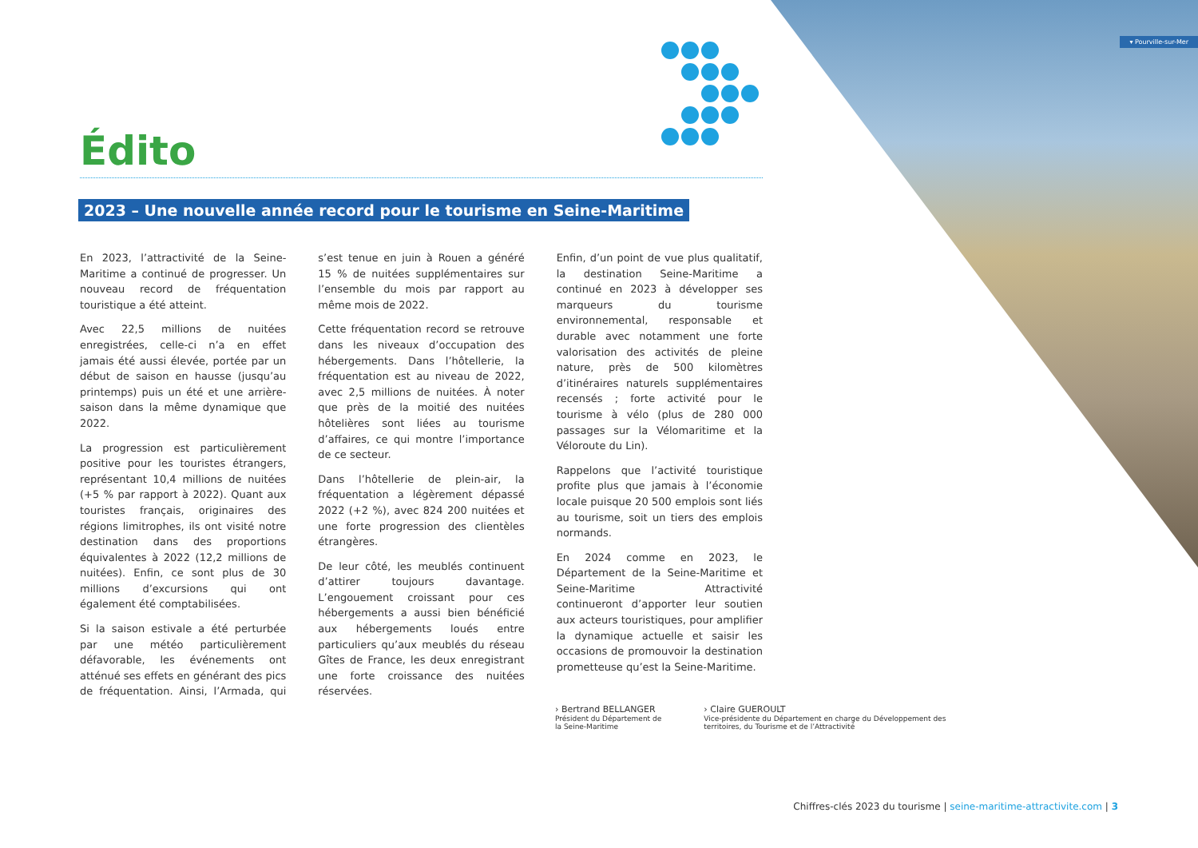▾ Pourville-sur-Mer
Édito
2023 – Une nouvelle année record pour le tourisme en Seine-Maritime
En 2023, l’attractivité de la Seine-Maritime a continué de progresser. Un nouveau record de fréquentation touristique a été atteint.
Avec 22,5 millions de nuitées enregistrées, celle-ci n’a en effet jamais été aussi élevée, portée par un début de saison en hausse (jusqu’au printemps) puis un été et une arrière-saison dans la même dynamique que 2022.
La progression est particulièrement positive pour les touristes étrangers, représentant 10,4 millions de nuitées (+5 % par rapport à 2022). Quant aux touristes français, originaires des régions limitrophes, ils ont visité notre destination dans des proportions équivalentes à 2022 (12,2 millions de nuitées). Enfin, ce sont plus de 30 millions d’excursions qui ont également été comptabilisées.
Si la saison estivale a été perturbée par une météo particulièrement défavorable, les événements ont atténué ses effets en générant des pics de fréquentation. Ainsi, l’Armada, qui s’est tenue en juin à Rouen a généré 15 % de nuitées supplémentaires sur l’ensemble du mois par rapport au même mois de 2022.
Cette fréquentation record se retrouve dans les niveaux d’occupation des hébergements. Dans l’hôtellerie, la fréquentation est au niveau de 2022, avec 2,5 millions de nuitées. À noter que près de la moitié des nuitées hôtelières sont liées au tourisme d’affaires, ce qui montre l’importance de ce secteur.
Dans l’hôtellerie de plein-air, la fréquentation a légèrement dépassé 2022 (+2 %), avec 824 200 nuitées et une forte progression des clientèles étrangères.
De leur côté, les meublés continuent d’attirer toujours davantage. L’engouement croissant pour ces hébergements a aussi bien bénéficié aux hébergements loués entre particuliers qu’aux meublés du réseau Gîtes de France, les deux enregistrant une forte croissance des nuitées réservées.
Enfin, d’un point de vue plus qualitatif, la destination Seine-Maritime a continué en 2023 à développer ses marqueurs du tourisme environnemental, responsable et durable avec notamment une forte valorisation des activités de pleine nature, près de 500 kilomètres d’itinéraires naturels supplémentaires recensés ; forte activité pour le tourisme à vélo (plus de 280 000 passages sur la Vélomaritime et la Véloroute du Lin).
Rappelons que l’activité touristique profite plus que jamais à l’économie locale puisque 20 500 emplois sont liés au tourisme, soit un tiers des emplois normands.
En 2024 comme en 2023, le Département de la Seine-Maritime et Seine-Maritime Attractivité continueront d’apporter leur soutien aux acteurs touristiques, pour amplifier la dynamique actuelle et saisir les occasions de promouvoir la destination prometteuse qu’est la Seine-Maritime.
› Bertrand BELLANGER
Président du Département de la Seine-Maritime
› Claire GUEROULT
Vice-présidente du Département en charge du Développement des territoires, du Tourisme et de l’Attractivité
Chiffres-clés 2023 du tourisme | seine-maritime-attractivite.com | 3